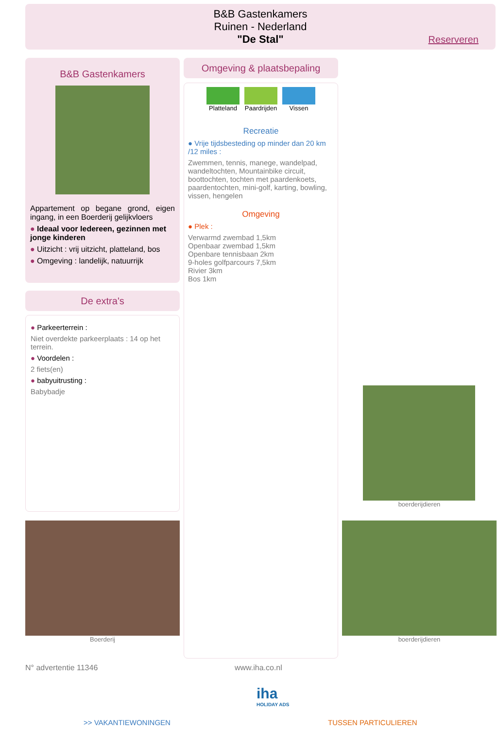B&B Gastenkamers
Ruinen - Nederland
"De Stal"
Reserveren
B&B Gastenkamers
Appartement op begane grond, eigen ingang, in een Boerderij gelijkvloers
● Ideaal voor Iedereen, gezinnen met jonge kinderen
● Uitzicht : vrij uitzicht, platteland, bos
● Omgeving : landelijk, natuurrijk
De extra's
● Parkeerterrein :
Niet overdekte parkeerplaats : 14 op het terrein.
● Voordelen :
2 fiets(en)
● babyuitrusting :
Babybadje
Boerderij
Omgeving & plaatsbepaling
Platteland Paardrijden Vissen
Recreatie
● Vrije tijdsbesteding op minder dan 20 km /12 miles :
Zwemmen, tennis, manege, wandelpad, wandeltochten, Mountainbike circuit, boottochten, tochten met paardenkoets, paardentochten, mini-golf, karting, bowling, vissen, hengelen
Omgeving
● Plek :
Verwarmd zwembad 1,5km
Openbaar zwembad 1,5km
Openbare tennisbaan 2km
9-holes golfparcours 7,5km
Rivier 3km
Bos 1km
boerderijdieren
boerderijdieren
N° advertentie 11346 www.iha.co.nl
iha
HOLIDAY ADS
>> VAKANTIEWONINGEN TUSSEN PARTICULIEREN